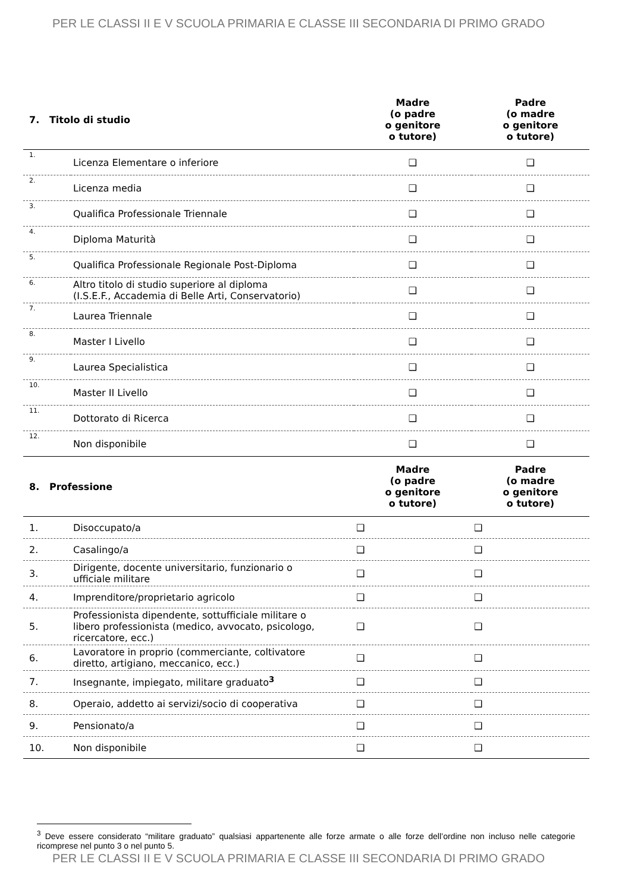PER LE CLASSI II E V SCUOLA PRIMARIA E CLASSE III SECONDARIA DI PRIMO GRADO
| 7. Titolo di studio | | Madre (o padre o genitore o tutore) | Padre (o madre o genitore o tutore) |
| --- | --- | --- | --- |
| 1. | Licenza Elementare o inferiore | ❑ | ❑ |
| 2. | Licenza media | ❑ | ❑ |
| 3. | Qualifica Professionale Triennale | ❑ | ❑ |
| 4. | Diploma Maturità | ❑ | ❑ |
| 5. | Qualifica Professionale Regionale Post-Diploma | ❑ | ❑ |
| 6. | Altro titolo di studio superiore al diploma (I.S.E.F., Accademia di Belle Arti, Conservatorio) | ❑ | ❑ |
| 7. | Laurea Triennale | ❑ | ❑ |
| 8. | Master I Livello | ❑ | ❑ |
| 9. | Laurea Specialistica | ❑ | ❑ |
| 10. | Master II Livello | ❑ | ❑ |
| 11. | Dottorato di Ricerca | ❑ | ❑ |
| 12. | Non disponibile | ❑ | ❑ |
| 8. Professione | | Madre (o padre o genitore o tutore) | Padre (o madre o genitore o tutore) |
| 1. | Disoccupato/a | ❑ | ❑ |
| 2. | Casalingo/a | ❑ | ❑ |
| 3. | Dirigente, docente universitario, funzionario o ufficiale militare | ❑ | ❑ |
| 4. | Imprenditore/proprietario agricolo | ❑ | ❑ |
| 5. | Professionista dipendente, sottufficiale militare o libero professionista (medico, avvocato, psicologo, ricercatore, ecc.) | ❑ | ❑ |
| 6. | Lavoratore in proprio (commerciante, coltivatore diretto, artigiano, meccanico, ecc.) | ❑ | ❑ |
| 7. | Insegnante, impiegato, militare graduato<sup>3</sup> | ❑ | ❑ |
| 8. | Operaio, addetto ai servizi/socio di cooperativa | ❑ | ❑ |
| 9. | Pensionato/a | ❑ | ❑ |
| 10. | Non disponibile | ❑ | ❑ |
<sup>3</sup> Deve essere considerato “militare graduato” qualsiasi appartenente alle forze armate o alle forze dell’ordine non incluso nelle categorie ricomprese nel punto 3 o nel punto 5.
PER LE CLASSI II E V SCUOLA PRIMARIA E CLASSE III SECONDARIA DI PRIMO GRADO